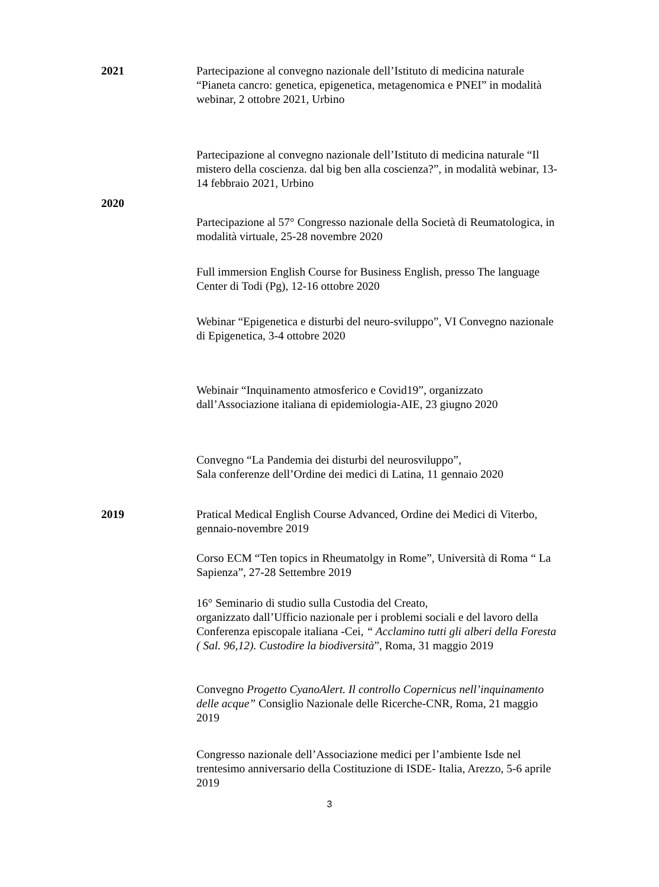2021 Partecipazione al convegno nazionale dell’Istituto di medicina naturale “Pianeta cancro: genetica, epigenetica, metagenomica e PNEI” in modalità webinar, 2 ottobre 2021, Urbino
Partecipazione al convegno nazionale dell’Istituto di medicina naturale “Il mistero della coscienza. dal big ben alla coscienza?”, in modalità webinar, 13-14 febbraio 2021, Urbino
2020
Partecipazione al 57° Congresso nazionale della Società di Reumatologica, in modalità virtuale, 25-28 novembre 2020
Full immersion English Course for Business English, presso The language Center di Todi (Pg), 12-16 ottobre 2020
Webinar “Epigenetica e disturbi del neuro-sviluppo”, VI Convegno nazionale di Epigenetica, 3-4 ottobre 2020
Webinair “Inquinamento atmosferico e Covid19”, organizzato dall’Associazione italiana di epidemiologia-AIE, 23 giugno 2020
Convegno “La Pandemia dei disturbi del neurosviluppo”,
Sala conferenze dell’Ordine dei medici di Latina, 11 gennaio 2020
2019 Pratical Medical English Course Advanced, Ordine dei Medici di Viterbo, gennaio-novembre 2019
Corso ECM “Ten topics in Rheumatolgy in Rome”, Università di Roma “ La Sapienza”, 27-28 Settembre 2019
16° Seminario di studio sulla Custodia del Creato,
organizzato dall’Ufficio nazionale per i problemi sociali e del lavoro della Conferenza episcopale italiana -Cei, “ Acclamino tutti gli alberi della Foresta ( Sal. 96,12). Custodire la biodiversità”, Roma, 31 maggio 2019
Convegno Progetto CyanoAlert. Il controllo Copernicus nell’inquinamento delle acque” Consiglio Nazionale delle Ricerche-CNR, Roma, 21 maggio 2019
Congresso nazionale dell’Associazione medici per l’ambiente Isde nel trentesimo anniversario della Costituzione di ISDE- Italia, Arezzo, 5-6 aprile 2019
3